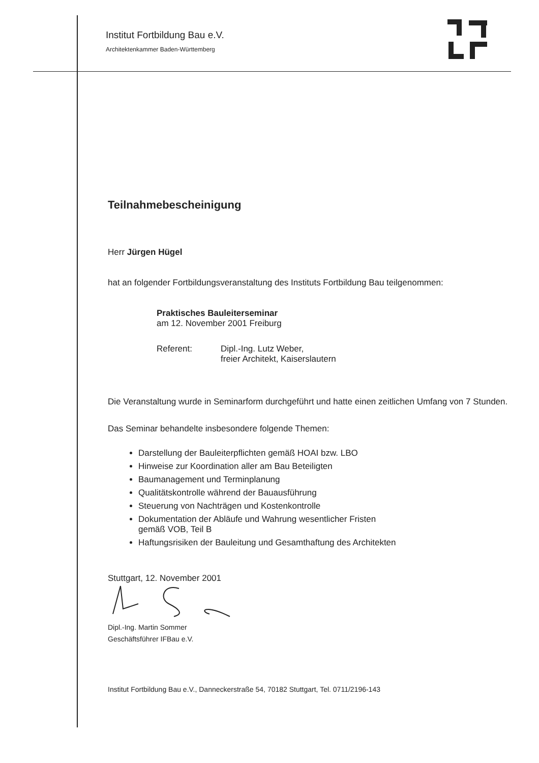Institut Fortbildung Bau e.V.
Architektenkammer Baden-Württemberg
Teilnahmebescheinigung
Herr Jürgen Hügel
hat an folgender Fortbildungsveranstaltung des Instituts Fortbildung Bau teilgenommen:
Praktisches Bauleiterseminar
am 12. November 2001 Freiburg
Referent: Dipl.-Ing. Lutz Weber,
freier Architekt, Kaiserslautern
Die Veranstaltung wurde in Seminarform durchgeführt und hatte einen zeitlichen Umfang von 7 Stunden.
Das Seminar behandelte insbesondere folgende Themen:
Darstellung der Bauleiterpflichten gemäß HOAI bzw. LBO
Hinweise zur Koordination aller am Bau Beteiligten
Baumanagement und Terminplanung
Qualitätskontrolle während der Bauausführung
Steuerung von Nachträgen und Kostenkontrolle
Dokumentation der Abläufe und Wahrung wesentlicher Fristen
gemäß VOB, Teil B
Haftungsrisiken der Bauleitung und Gesamthaftung des Architekten
Stuttgart, 12. November 2001
Dipl.-Ing. Martin Sommer
Geschäftsführer IFBau e.V.
Institut Fortbildung Bau e.V., Danneckerstraße 54, 70182 Stuttgart, Tel. 0711/2196-143